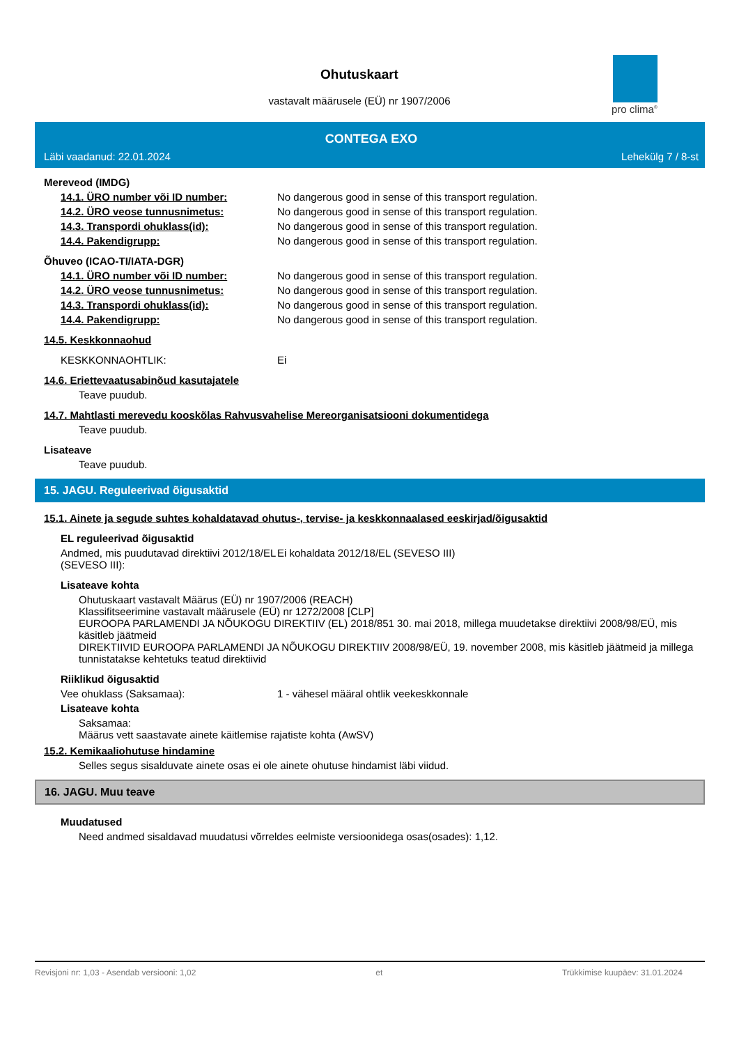pro clima<sup>®</sup>
Ohutuskaart
vastavalt määrusele (EÜ) nr 1907/2006
CONTEGA EXO
Läbi vaadanud: 22.01.2024 Lehekülg 7 / 8-st
Mereveod (IMDG)
14.1. ÜRO number või ID number: No dangerous good in sense of this transport regulation.
14.2. ÜRO veose tunnusnimetus: No dangerous good in sense of this transport regulation.
14.3. Transpordi ohuklass(id): No dangerous good in sense of this transport regulation.
14.4. Pakendigrupp: No dangerous good in sense of this transport regulation.
Õhuveo (ICAO-TI/IATA-DGR)
14.1. ÜRO number või ID number: No dangerous good in sense of this transport regulation.
14.2. ÜRO veose tunnusnimetus: No dangerous good in sense of this transport regulation.
14.3. Transpordi ohuklass(id): No dangerous good in sense of this transport regulation.
14.4. Pakendigrupp: No dangerous good in sense of this transport regulation.
14.5. Keskkonnaohud
KESKKONNAOHTLIK: Ei
14.6. Eriettevaatusabinõud kasutajatele
Teave puudub.
14.7. Mahtlasti merevedu kooskõlas Rahvusvahelise Mereorganisatsiooni dokumentidega
Teave puudub.
Lisateave
Teave puudub.
15. JAGU. Reguleerivad õigusaktid
15.1. Ainete ja segude suhtes kohaldatavad ohutus-, tervise- ja keskkonnaalased eeskirjad/õigusaktid
EL reguleerivad õigusaktid
Andmed, mis puudutavad direktiivi 2012/18/EL (SEVESO III):
Ei kohaldata 2012/18/EL (SEVESO III)
Lisateave kohta
Ohutuskaart vastavalt Määrus (EÜ) nr 1907/2006 (REACH)
Klassifitseerimine vastavalt määrusele (EÜ) nr 1272/2008 [CLP]
EUROOPA PARLAMENDI JA NÕUKOGU DIREKTIIV (EL) 2018/851 30. mai 2018, millega muudetakse direktiivi 2008/98/EÜ, mis käsitleb jäätmeid
DIREKTIIVID EUROOPA PARLAMENDI JA NÕUKOGU DIREKTIIV 2008/98/EÜ, 19. november 2008, mis käsitleb jäätmeid ja millega tunnistatakse kehtetuks teatud direktiivid
Riiklikud õigusaktid
Vee ohuklass (Saksamaa): 1 - vähesel määral ohtlik veekeskkonnale
Lisateave kohta
Saksamaa:
Määrus vett saastavate ainete käitlemise rajatiste kohta (AwSV)
15.2. Kemikaaliohutuse hindamine
Selles segus sisalduvate ainete osas ei ole ainete ohutuse hindamist läbi viidud.
16. JAGU. Muu teave
Muudatused
Need andmed sisaldavad muudatusi võrreldes eelmiste versioonidega osas(osades): 1,12.
Revisjoni nr: 1,03 - Asendab versiooni: 1,02 et Trükkimise kuupäev: 31.01.2024